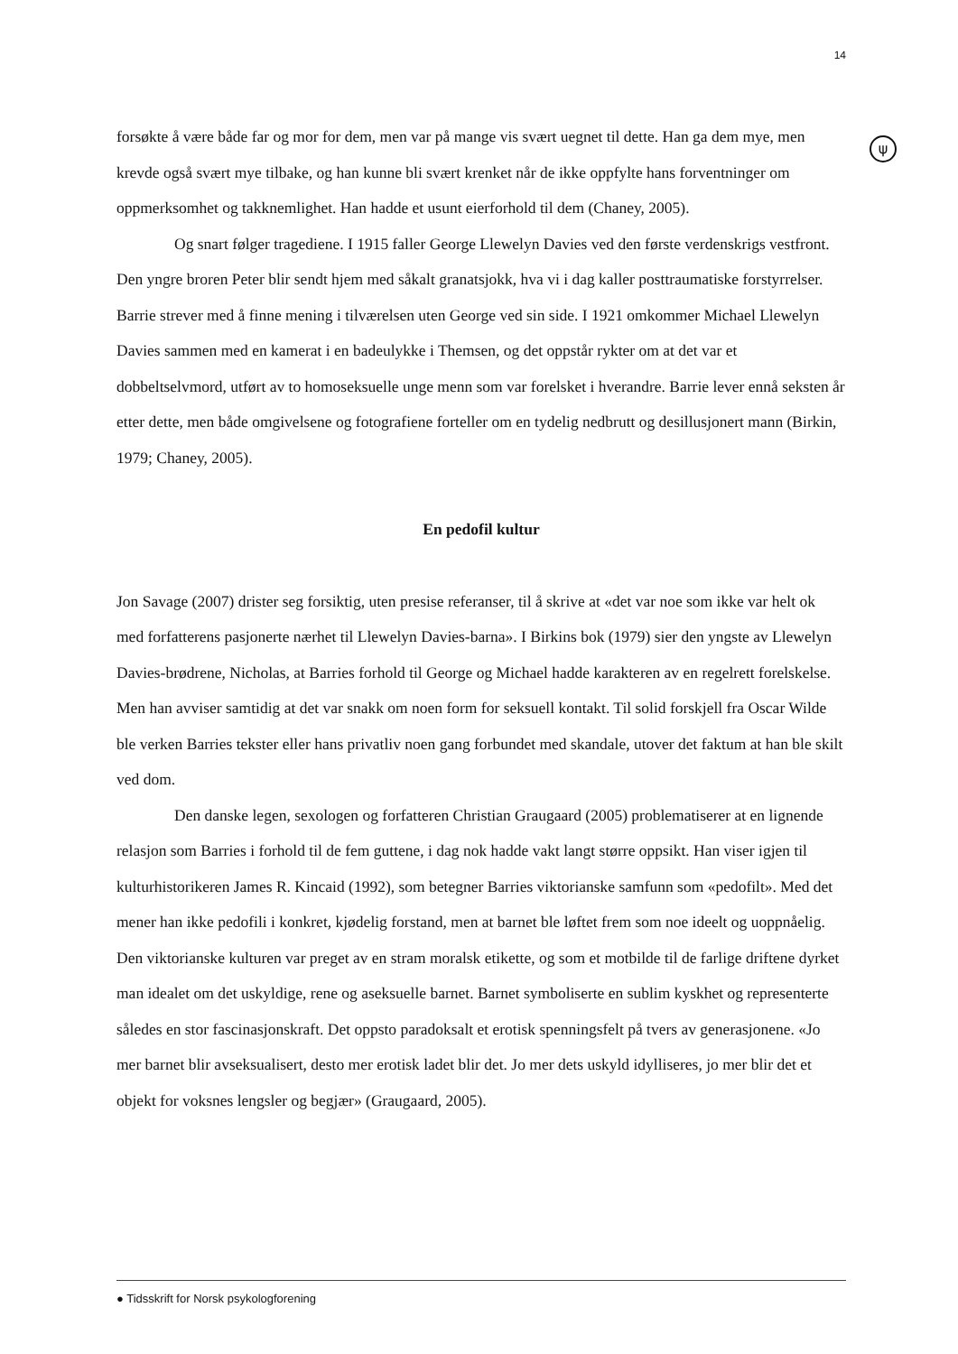14
ψ
forsøkte å være både far og mor for dem, men var på mange vis svært uegnet til dette. Han ga dem mye, men krevde også svært mye tilbake, og han kunne bli svært krenket når de ikke oppfylte hans forventninger om oppmerksomhet og takknemlighet. Han hadde et usunt eierforhold til dem (Chaney, 2005).
Og snart følger tragediene. I 1915 faller George Llewelyn Davies ved den første verdenskrigs vestfront. Den yngre broren Peter blir sendt hjem med såkalt granatsjokk, hva vi i dag kaller posttraumatiske forstyrrelser. Barrie strever med å finne mening i tilværelsen uten George ved sin side. I 1921 omkommer Michael Llewelyn Davies sammen med en kamerat i en badeulykke i Themsen, og det oppstår rykter om at det var et dobbeltselvmord, utført av to homoseksuelle unge menn som var forelsket i hverandre. Barrie lever ennå seksten år etter dette, men både omgivelsene og fotografiene forteller om en tydelig nedbrutt og desillusjonert mann (Birkin, 1979; Chaney, 2005).
En pedofil kultur
Jon Savage (2007) drister seg forsiktig, uten presise referanser, til å skrive at «det var noe som ikke var helt ok med forfatterens pasjonerte nærhet til Llewelyn Davies-barna». I Birkins bok (1979) sier den yngste av Llewelyn Davies-brødrene, Nicholas, at Barries forhold til George og Michael hadde karakteren av en regelrett forelskelse. Men han avviser samtidig at det var snakk om noen form for seksuell kontakt. Til solid forskjell fra Oscar Wilde ble verken Barries tekster eller hans privatliv noen gang forbundet med skandale, utover det faktum at han ble skilt ved dom.
Den danske legen, sexologen og forfatteren Christian Graugaard (2005) problematiserer at en lignende relasjon som Barries i forhold til de fem guttene, i dag nok hadde vakt langt større oppsikt. Han viser igjen til kulturhistorikeren James R. Kincaid (1992), som betegner Barries viktorianske samfunn som «pedofilt». Med det mener han ikke pedofili i konkret, kjødelig forstand, men at barnet ble løftet frem som noe ideelt og uoppnåelig. Den viktorianske kulturen var preget av en stram moralsk etikette, og som et motbilde til de farlige driftene dyrket man idealet om det uskyldige, rene og aseksuelle barnet. Barnet symboliserte en sublim kyskhet og representerte således en stor fascinasjonskraft. Det oppsto paradoksalt et erotisk spenningsfelt på tvers av generasjonene. «Jo mer barnet blir avseksualisert, desto mer erotisk ladet blir det. Jo mer dets uskyld idylliseres, jo mer blir det et objekt for voksnes lengsler og begjær» (Graugaard, 2005).
● Tidsskrift for Norsk psykologforening